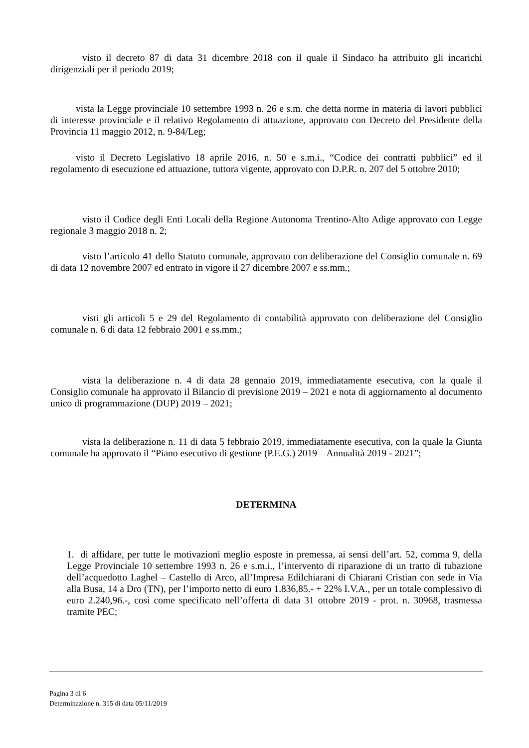visto il decreto 87 di data 31 dicembre 2018 con il quale il Sindaco ha attribuito gli incarichi dirigenziali per il periodo 2019;
vista la Legge provinciale 10 settembre 1993 n. 26 e s.m. che detta norme in materia di lavori pubblici di interesse provinciale e il relativo Regolamento di attuazione, approvato con Decreto del Presidente della Provincia 11 maggio 2012, n. 9-84/Leg;
visto il Decreto Legislativo 18 aprile 2016, n. 50 e s.m.i., “Codice dei contratti pubblici” ed il regolamento di esecuzione ed attuazione, tuttora vigente, approvato con D.P.R. n. 207 del 5 ottobre 2010;
visto il Codice degli Enti Locali della Regione Autonoma Trentino-Alto Adige approvato con Legge regionale 3 maggio 2018 n. 2;
visto l’articolo 41 dello Statuto comunale, approvato con deliberazione del Consiglio comunale n. 69 di data 12 novembre 2007 ed entrato in vigore il 27 dicembre 2007 e ss.mm.;
visti gli articoli 5 e 29 del Regolamento di contabilità approvato con deliberazione del Consiglio comunale n. 6 di data 12 febbraio 2001 e ss.mm.;
vista la deliberazione n. 4 di data 28 gennaio 2019, immediatamente esecutiva, con la quale il Consiglio comunale ha approvato il Bilancio di previsione 2019 – 2021 e nota di aggiornamento al documento unico di programmazione (DUP) 2019 – 2021;
vista la deliberazione n. 11 di data 5 febbraio 2019, immediatamente esecutiva, con la quale la Giunta comunale ha approvato il “Piano esecutivo di gestione (P.E.G.) 2019 – Annualità 2019 - 2021”;
DETERMINA
1. di affidare, per tutte le motivazioni meglio esposte in premessa, ai sensi dell’art. 52, comma 9, della Legge Provinciale 10 settembre 1993 n. 26 e s.m.i., l’intervento di riparazione di un tratto di tubazione dell’acquedotto Laghel – Castello di Arco, all’Impresa Edilchiarani di Chiarani Cristian con sede in Via alla Busa, 14 a Dro (TN), per l’importo netto di euro 1.836,85.- + 22% I.V.A., per un totale complessivo di euro 2.240,96.-, così come specificato nell’offerta di data 31 ottobre 2019 - prot. n. 30968, trasmessa tramite PEC;
Pagina 3 di 6
Determinazione n. 315 di data 05/11/2019